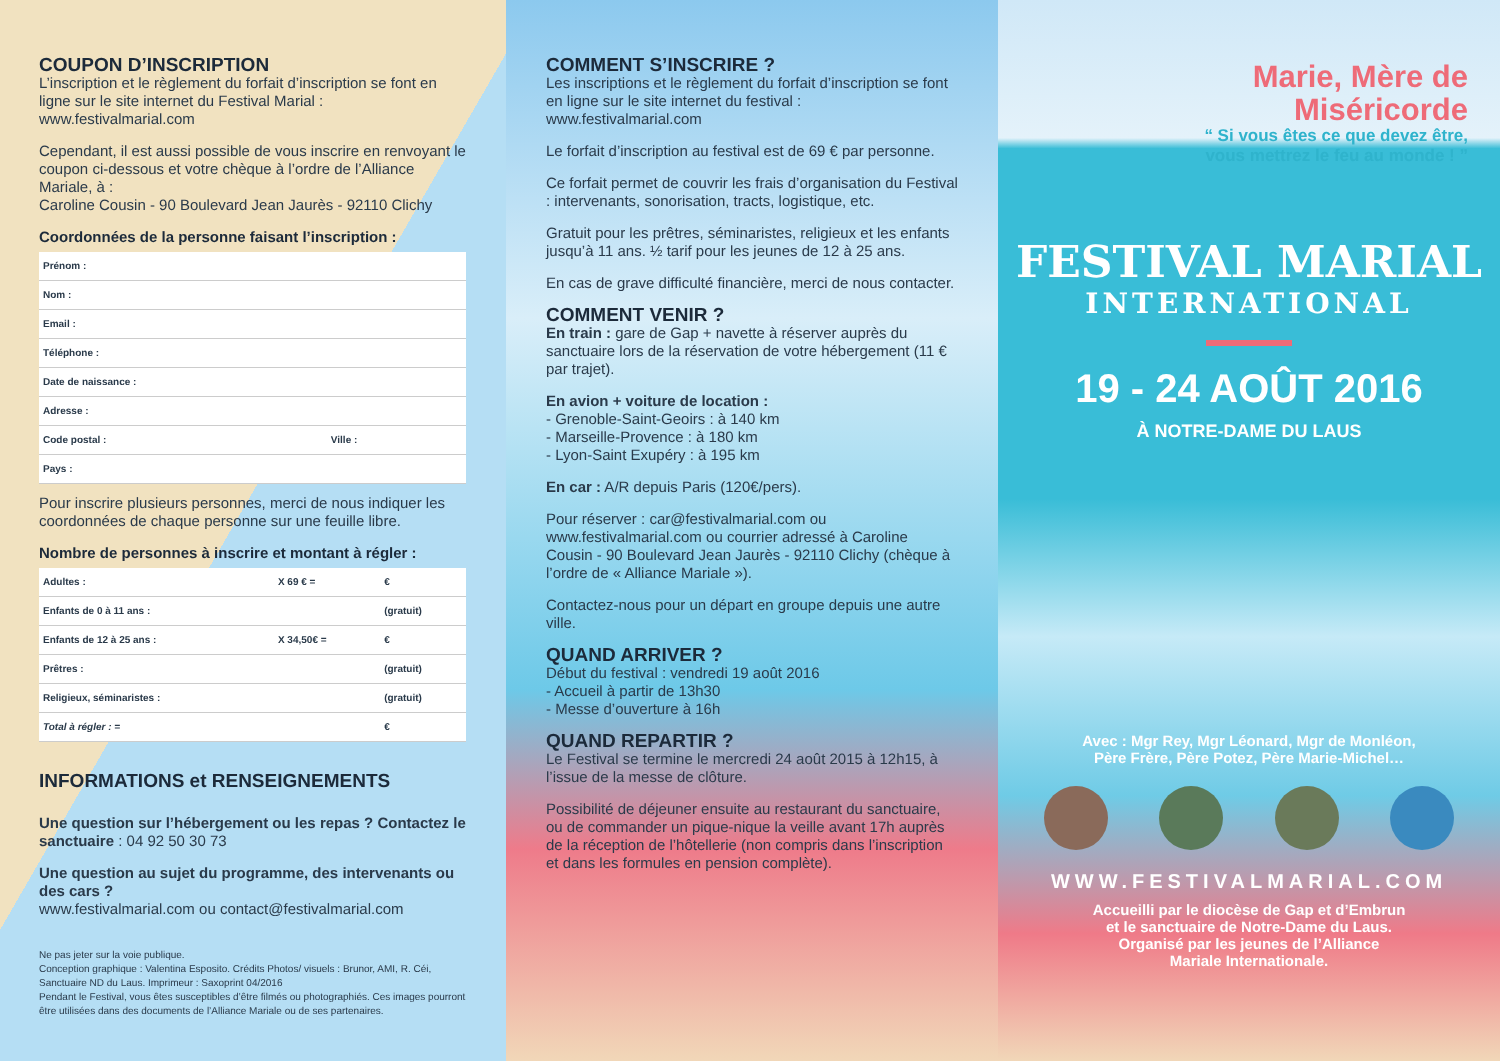COUPON D’INSCRIPTION
L’inscription et le règlement du forfait d’inscription se font en ligne sur le site internet du Festival Marial : www.festivalmarial.com
Cependant, il est aussi possible de vous inscrire en renvoyant le coupon ci-dessous et votre chèque à l’ordre de l’Alliance Mariale, à :
Caroline Cousin - 90 Boulevard Jean Jaurès - 92110 Clichy
Coordonnées de la personne faisant l’inscription :
| Prénom : | |
| Nom : | |
| Email : | |
| Téléphone : | |
| Date de naissance : | |
| Adresse : | |
| Code postal : | Ville : |
| Pays : | |
Pour inscrire plusieurs personnes, merci de nous indiquer les coordonnées de chaque personne sur une feuille libre.
Nombre de personnes à inscrire et montant à régler :
| Adultes : | X 69 € = | € |
| Enfants de 0 à 11 ans : | | (gratuit) |
| Enfants de 12 à 25 ans : | X 34,50€ = | € |
| Prêtres : | | (gratuit) |
| Religieux, séminaristes : | | (gratuit) |
| Total à régler : = | | € |
INFORMATIONS et RENSEIGNEMENTS
Une question sur l’hébergement ou les repas ? Contactez le sanctuaire : 04 92 50 30 73
Une question au sujet du programme, des intervenants ou des cars ?
www.festivalmarial.com ou contact@festivalmarial.com
Ne pas jeter sur la voie publique.
Conception graphique : Valentina Esposito. Crédits Photos/ visuels : Brunor, AMI, R. Céi, Sanctuaire ND du Laus. Imprimeur : Saxoprint 04/2016
Pendant le Festival, vous êtes susceptibles d’être filmés ou photographiés. Ces images pourront être utilisées dans des documents de l’Alliance Mariale ou de ses partenaires.
COMMENT S’INSCRIRE ?
Les inscriptions et le règlement du forfait d’inscription se font en ligne sur le site internet du festival : www.festivalmarial.com
Le forfait d’inscription au festival est de 69 € par personne.
Ce forfait permet de couvrir les frais d’organisation du Festival : intervenants, sonorisation, tracts, logistique, etc.
Gratuit pour les prêtres, séminaristes, religieux et les enfants jusqu’à 11 ans. ½ tarif pour les jeunes de 12 à 25 ans.
En cas de grave difficulté financière, merci de nous contacter.
COMMENT VENIR ?
En train : gare de Gap + navette à réserver auprès du sanctuaire lors de la réservation de votre hébergement (11 € par trajet).
En avion + voiture de location :
- Grenoble-Saint-Geoirs : à 140 km
- Marseille-Provence : à 180 km
- Lyon-Saint Exupéry : à 195 km
En car : A/R depuis Paris (120€/pers).
Pour réserver : car@festivalmarial.com ou www.festivalmarial.com ou courrier adressé à Caroline Cousin - 90 Boulevard Jean Jaurès - 92110 Clichy (chèque à l’ordre de « Alliance Mariale »).
Contactez-nous pour un départ en groupe depuis une autre ville.
QUAND ARRIVER ?
Début du festival : vendredi 19 août 2016
- Accueil à partir de 13h30
- Messe d’ouverture à 16h
QUAND REPARTIR ?
Le Festival se termine le mercredi 24 août 2015 à 12h15, à l’issue de la messe de clôture.
Possibilité de déjeuner ensuite au restaurant du sanctuaire, ou de commander un pique-nique la veille avant 17h auprès de la réception de l’hôtellerie (non compris dans l’inscription et dans les formules en pension complète).
Marie, Mère de
Miséricorde
“ Si vous êtes ce que devez être,
vous mettrez le feu au monde ! ”
FESTIVAL MARIAL
INTERNATIONAL
19 - 24 AOÛT 2016
À NOTRE-DAME DU LAUS
Avec : Mgr Rey, Mgr Léonard, Mgr de Monléon,
Père Frère, Père Potez, Père Marie-Michel…
WWW.FESTIVALMARIAL.COM
Accueilli par le diocèse de Gap et d’Embrun
et le sanctuaire de Notre-Dame du Laus.
Organisé par les jeunes de l’Alliance
Mariale Internationale.